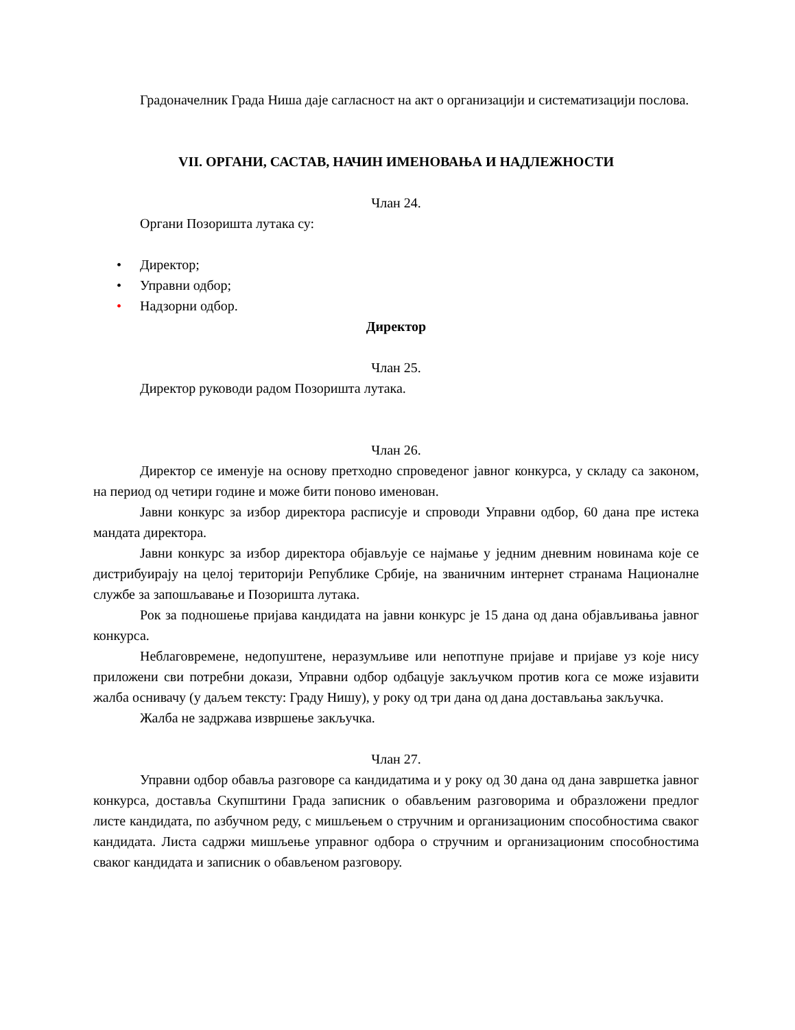Градоначелник Града Ниша даје сагласност на акт о организацији и систематизацији послова.
VII. ОРГАНИ, САСТАВ, НАЧИН ИМЕНОВАЊА И НАДЛЕЖНОСТИ
Члан 24.
Органи Позоришта лутака су:
• Директор;
• Управни одбор;
• Надзорни одбор.
Директор
Члан 25.
Директор руководи радом Позоришта лутака.
Члан 26.
Директор се именује на основу претходно спроведеног јавног конкурса, у складу са законом, на период од четири године и може бити поново именован.
Јавни конкурс за избор директора расписује и спроводи Управни одбор, 60 дана пре истека мандата директора.
Јавни конкурс за избор директора објављује се најмање у једним дневним новинама које се дистрибуирају на целој територији Републике Србије, на званичним интернет странама Националне службе за запошљавање и Позоришта лутака.
Рок за подношење пријава кандидата на јавни конкурс је 15 дана од дана објављивања јавног конкурса.
Неблаговремене, недопуштене, неразумљиве или непотпуне пријаве и пријаве уз које нису приложени сви потребни докази, Управни одбор одбацује закључком против кога се може изјавити жалба оснивачу (у даљем тексту: Граду Нишу), у року од три дана од дана достављања закључка.
Жалба не задржава извршење закључка.
Члан 27.
Управни одбор обавља разговоре са кандидатима и у року од 30 дана од дана завршетка јавног конкурса, доставља Скупштини Града записник о обављеним разговорима и образложени предлог листе кандидата, по азбучном реду, с мишљењем о стручним и организационим способностима сваког кандидата. Листа садржи мишљење управног одбора о стручним и организационим способностима сваког кандидата и записник о обављеном разговору.